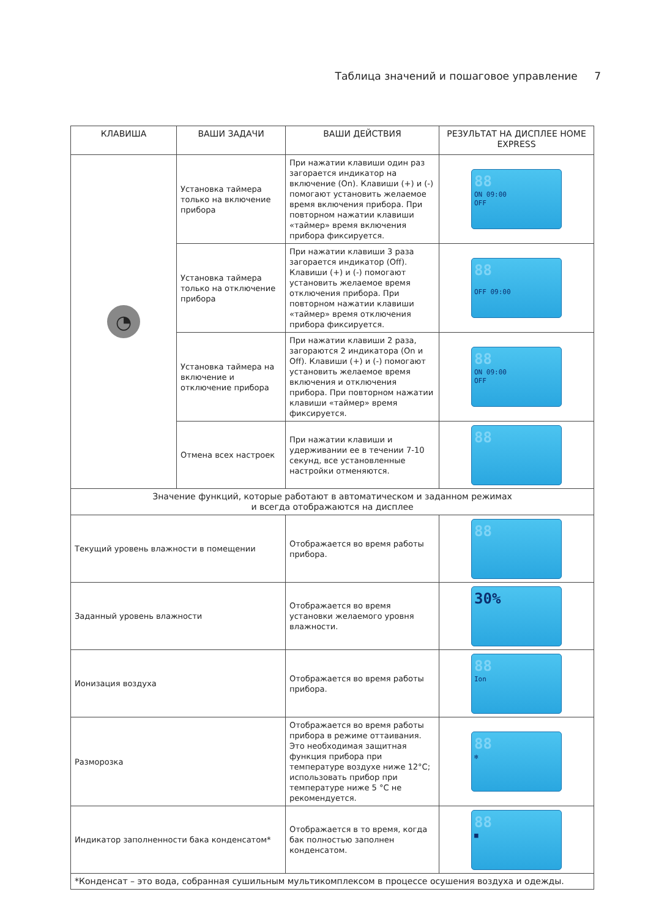Таблица значений и пошаговое управление 7
| КЛАВИША | ВАШИ ЗАДАЧИ | ВАШИ ДЕЙСТВИЯ | РЕЗУЛЬТАТ НА ДИСПЛЕЕ HOME EXPRESS |
| --- | --- | --- | --- |
| ◔ | Установка таймера только на включение прибора | При нажатии клавиши один раз загорается индикатор на включение (On). Клавиши (+) и (-) помогают установить желаемое время включения прибора. При повторном нажатии клавиши «таймер» время включения прибора фиксируется. | 88 ON 09:00 OFF |
| | Установка таймера только на отключение прибора | При нажатии клавиши 3 раза загорается индикатор (Off). Клавиши (+) и (-) помогают установить желаемое время отключения прибора. При повторном нажатии клавиши «таймер» время отключения прибора фиксируется. | 88 OFF 09:00 |
| | Установка таймера на включение и отключение прибора | При нажатии клавиши 2 раза, загораются 2 индикатора (On и Off). Клавиши (+) и (-) помогают установить желаемое время включения и отключения прибора. При повторном нажатии клавиши «таймер» время фиксируется. | 88 ON 09:00 OFF |
| | Отмена всех настроек | При нажатии клавиши и удерживании ее в течении 7-10 секунд, все установленные настройки отменяются. | 88 |
| Значение функций, которые работают в автоматическом и заданном режимах и всегда отображаются на дисплее | | | |
| Текущий уровень влажности в помещении | | Отображается во время работы прибора. | 88 |
| Заданный уровень влажности | | Отображается во время установки желаемого уровня влажности. | 30% |
| Ионизация воздуха | | Отображается во время работы прибора. | 88 Ion |
| Разморозка | | Отображается во время работы прибора в режиме оттаивания. Это необходимая защитная функция прибора при температуре воздухе ниже 12°С; использовать прибор при температуре ниже 5 °С не рекомендуется. | 88 ❄ |
| Индикатор заполненности бака конденсатом* | | Отображается в то время, когда бак полностью заполнен конденсатом. | 88 ■ |
| *Конденсат – это вода, собранная сушильным мультикомплексом в процессе осушения воздуха и одежды. | | | |